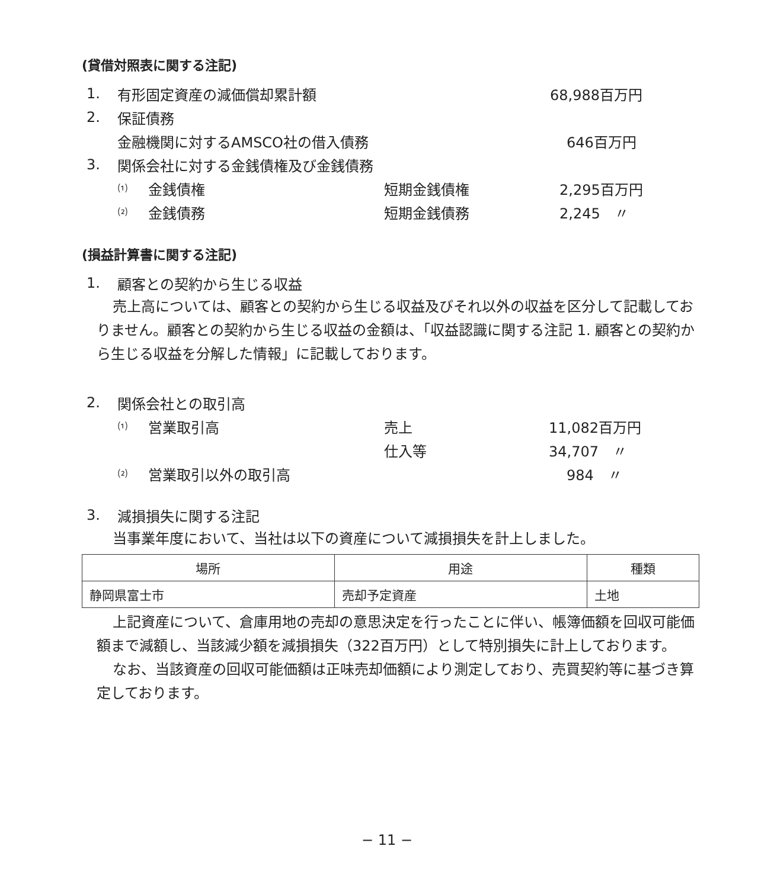(貸借対照表に関する注記)
1. 有形固定資産の減価償却累計額 68,988百万円
2. 保証債務
金融機関に対するAMSCO社の借入債務 646百万円
3. 関係会社に対する金銭債権及び金銭債務
⑴ 金銭債権 短期金銭債権 2,295百万円
⑵ 金銭債務 短期金銭債務 2,245　〃
(損益計算書に関する注記)
1. 顧客との契約から生じる収益
売上高については、顧客との契約から生じる収益及びそれ以外の収益を区分して記載しておりません。顧客との契約から生じる収益の金額は、「収益認識に関する注記 1. 顧客との契約から生じる収益を分解した情報」に記載しております。
2. 関係会社との取引高
⑴ 営業取引高 売上 11,082百万円
仕入等 34,707　〃
⑵ 営業取引以外の取引高 984　〃
3. 減損損失に関する注記
当事業年度において、当社は以下の資産について減損損失を計上しました。
| 場所 | 用途 | 種類 |
| --- | --- | --- |
| 静岡県富士市 | 売却予定資産 | 土地 |
上記資産について、倉庫用地の売却の意思決定を行ったことに伴い、帳簿価額を回収可能価額まで減額し、当該減少額を減損損失（322百万円）として特別損失に計上しております。
なお、当該資産の回収可能価額は正味売却価額により測定しており、売買契約等に基づき算定しております。
− 11 −